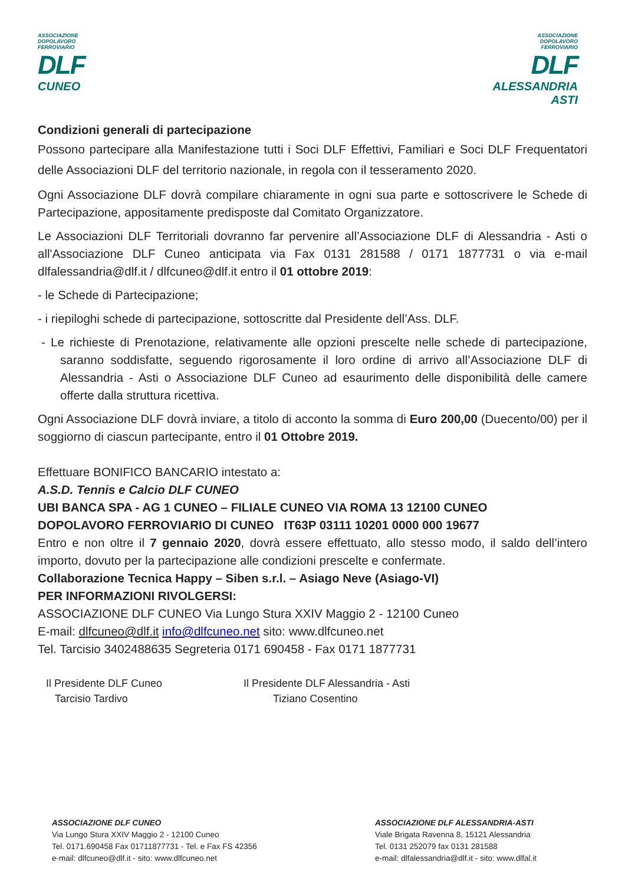ASSOCIAZIONE
DOPOLAVORO
FERROVIARIO
DLF
CUNEO
ASSOCIAZIONE
DOPOLAVORO
FERROVIARIO
DLF
ALESSANDRIA
ASTI
Condizioni generali di partecipazione
Possono partecipare alla Manifestazione tutti i Soci DLF Effettivi, Familiari e Soci DLF Frequentatori delle Associazioni DLF del territorio nazionale, in regola con il tesseramento 2020.
Ogni Associazione DLF dovrà compilare chiaramente in ogni sua parte e sottoscrivere le Schede di Partecipazione, appositamente predisposte dal Comitato Organizzatore.
Le Associazioni DLF Territoriali dovranno far pervenire all’Associazione DLF di Alessandria - Asti o all'Associazione DLF Cuneo anticipata via Fax 0131 281588 / 0171 1877731 o via e-mail dlfalessandria@dlf.it / dlfcuneo@dlf.it entro il 01 ottobre 2019:
- le Schede di Partecipazione;
- i riepiloghi schede di partecipazione, sottoscritte dal Presidente dell’Ass. DLF.
- Le richieste di Prenotazione, relativamente alle opzioni prescelte nelle schede di partecipazione, saranno soddisfatte, seguendo rigorosamente il loro ordine di arrivo all’Associazione DLF di Alessandria - Asti o Associazione DLF Cuneo ad esaurimento delle disponibilità delle camere offerte dalla struttura ricettiva.
Ogni Associazione DLF dovrà inviare, a titolo di acconto la somma di Euro 200,00 (Duecento/00) per il soggiorno di ciascun partecipante, entro il 01 Ottobre 2019.
Effettuare BONIFICO BANCARIO intestato a:
A.S.D. Tennis e Calcio DLF CUNEO
UBI BANCA SPA - AG 1 CUNEO – FILIALE CUNEO VIA ROMA 13 12100 CUNEO
DOPOLAVORO FERROVIARIO DI CUNEO IT63P 03111 10201 0000 000 19677
Entro e non oltre il 7 gennaio 2020, dovrà essere effettuato, allo stesso modo, il saldo dell’intero importo, dovuto per la partecipazione alle condizioni prescelte e confermate.
Collaborazione Tecnica Happy – Siben s.r.l. – Asiago Neve (Asiago-VI)
PER INFORMAZIONI RIVOLGERSI:
ASSOCIAZIONE DLF CUNEO Via Lungo Stura XXIV Maggio 2 - 12100 Cuneo
E-mail: dlfcuneo@dlf.it info@dlfcuneo.net sito: www.dlfcuneo.net
Tel. Tarcisio 3402488635 Segreteria 0171 690458 - Fax 0171 1877731
Il Presidente DLF Cuneo
Tarcisio Tardivo
Il Presidente DLF Alessandria - Asti
Tiziano Cosentino
ASSOCIAZIONE DLF CUNEO
Via Lungo Stura XXIV Maggio 2 - 12100 Cuneo
Tel. 0171.690458 Fax 01711877731 - Tel. e Fax FS 42356
e-mail: dlfcuneo@dlf.it - sito: www.dlfcuneo.net
ASSOCIAZIONE DLF ALESSANDRIA-ASTI
Viale Brigata Ravenna 8, 15121 Alessandria
Tel. 0131 252079 fax 0131 281588
e-mail: dlfalessandria@dlf.it - sito: www.dlfal.it